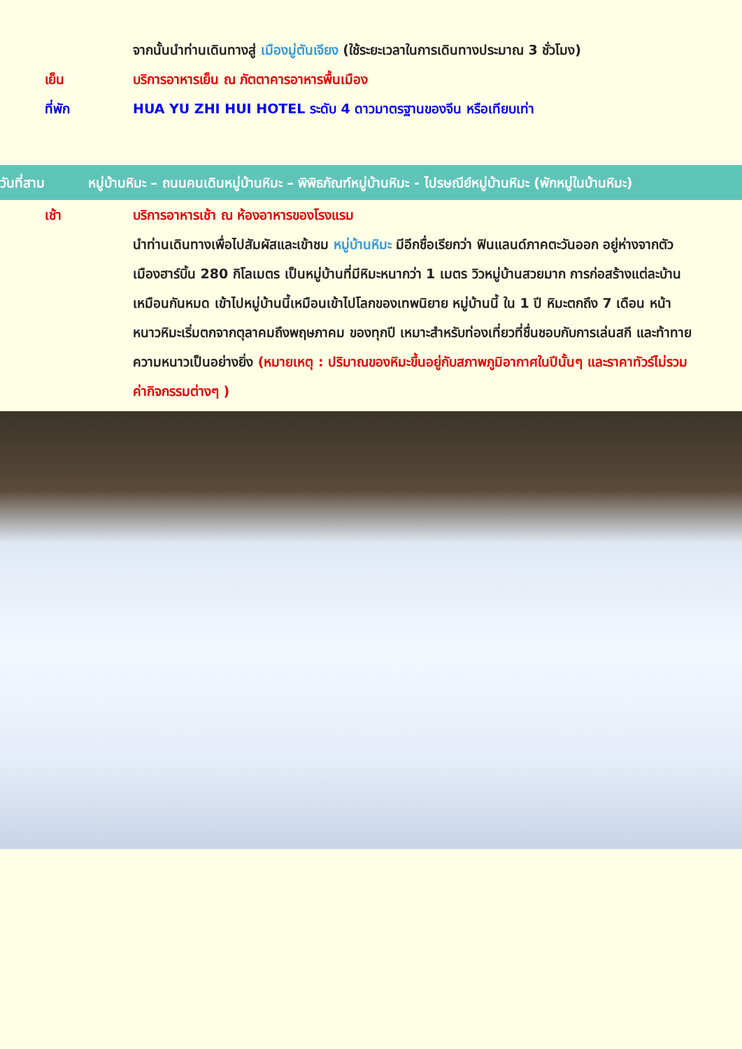จากนั้นนำท่านเดินทางสู่ เมืองมู่ตันเจียง (ใช้ระยะเวลาในการเดินทางประมาณ 3 ชั่วโมง)
เย็น บริการอาหารเย็น ณ ภัตตาคารอาหารพื้นเมือง
ที่พัก HUA YU ZHI HUI HOTEL ระดับ 4 ดาวมาตรฐานของจีน หรือเทียบเท่า
วันที่สาม หมู่บ้านหิมะ – ถนนคนเดินหมู่บ้านหิมะ – พิพิธภัณฑ์หมู่บ้านหิมะ - ไปรษณีย์หมู่บ้านหิมะ (พักหมู่ในบ้านหิมะ)
เช้า บริการอาหารเช้า ณ ห้องอาหารของโรงแรม
นำท่านเดินทางเพื่อไปสัมผัสและเข้าชม หมู่บ้านหิมะ มีอีกชื่อเรียกว่า ฟินแลนด์ภาคตะวันออก อยู่ห่างจากตัวเมืองฮาร์บิ้น 280 กิโลเมตร เป็นหมู่บ้านที่มีหิมะหนากว่า 1 เมตร วิวหมู่บ้านสวยมาก การก่อสร้างแต่ละบ้านเหมือนกันหมด เข้าไปหมู่บ้านนี้เหมือนเข้าไปโลกของเทพนิยาย หมู่บ้านนี้ ใน 1 ปี หิมะตกถึง 7 เดือน หน้าหนาวหิมะเริ่มตกจากตุลาคมถึงพฤษภาคม ของทุกปี เหมาะสำหรับท่องเที่ยวที่ชื่นชอบกับการเล่นสกี และท้าทายความหนาวเป็นอย่างยิ่ง (หมายเหตุ : ปริมาณของหิมะขึ้นอยู่กับสภาพภูมิอากาศในปีนั้นๆ และราคาทัวร์ไม่รวมค่ากิจกรรมต่างๆ )